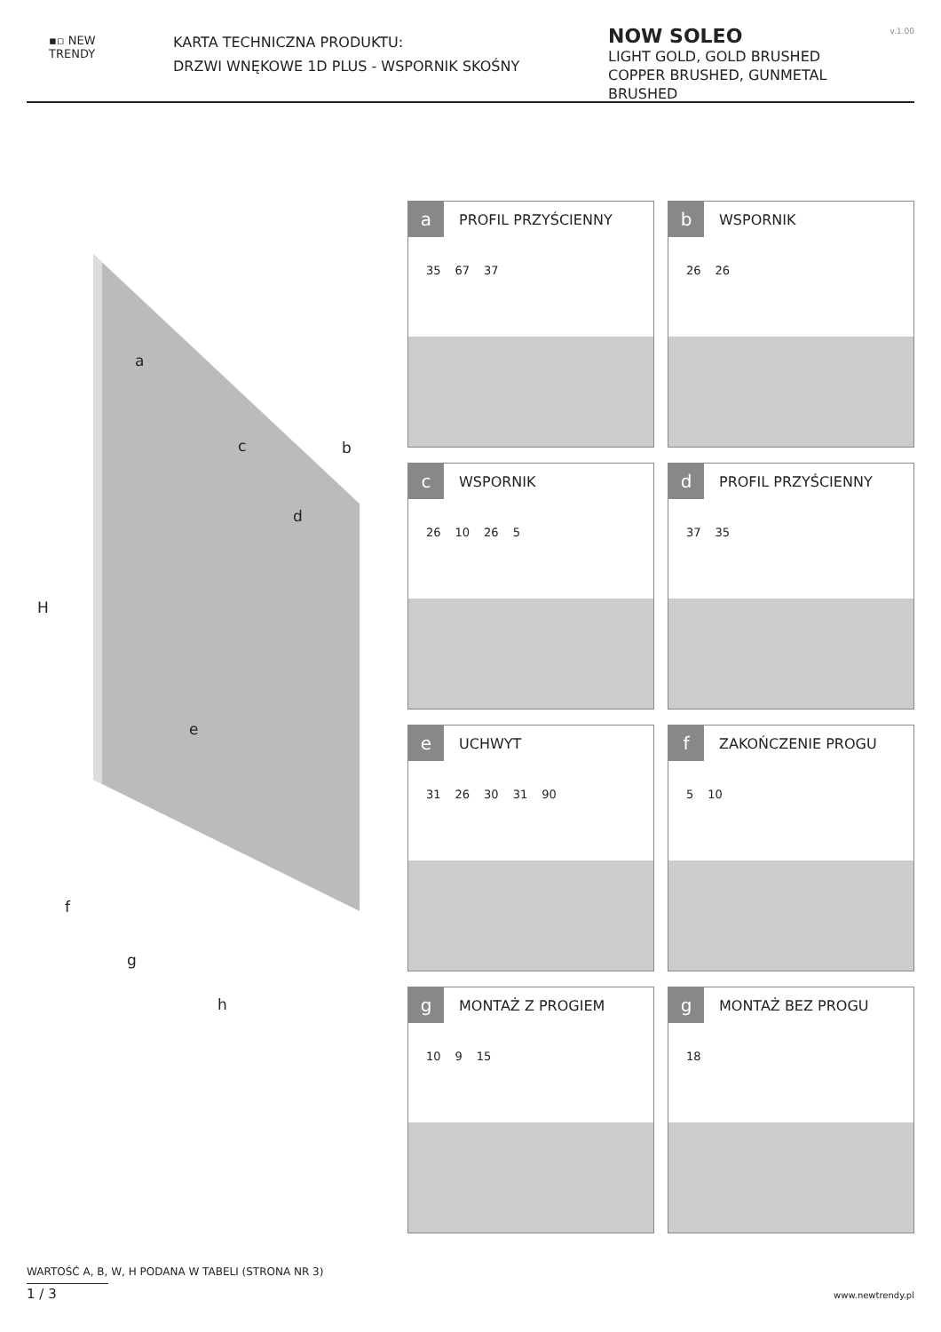▪▫ NEW
TRENDY
KARTA TECHNICZNA PRODUKTU:
DRZWI WNĘKOWE 1D PLUS - WSPORNIK SKOŚNY
NOW SOLEO
LIGHT GOLD, GOLD BRUSHED
COPPER BRUSHED, GUNMETAL BRUSHED
v.1.00
a
b c
d
e
f
g
h
H
a
PROFIL PRZYŚCIENNY
35 67 37
b
WSPORNIK
26 26
c
WSPORNIK
26 10 26 5
d
PROFIL PRZYŚCIENNY
37 35
e
UCHWYT
31 26 30 31 90
f
ZAKOŃCZENIE PROGU
5 10
g
MONTAŻ Z PROGIEM
10 9 15
g
MONTAŻ BEZ PROGU
18
WARTOŚĆ A, B, W, H PODANA W TABELI (STRONA NR 3)
1 / 3
www.newtrendy.pl